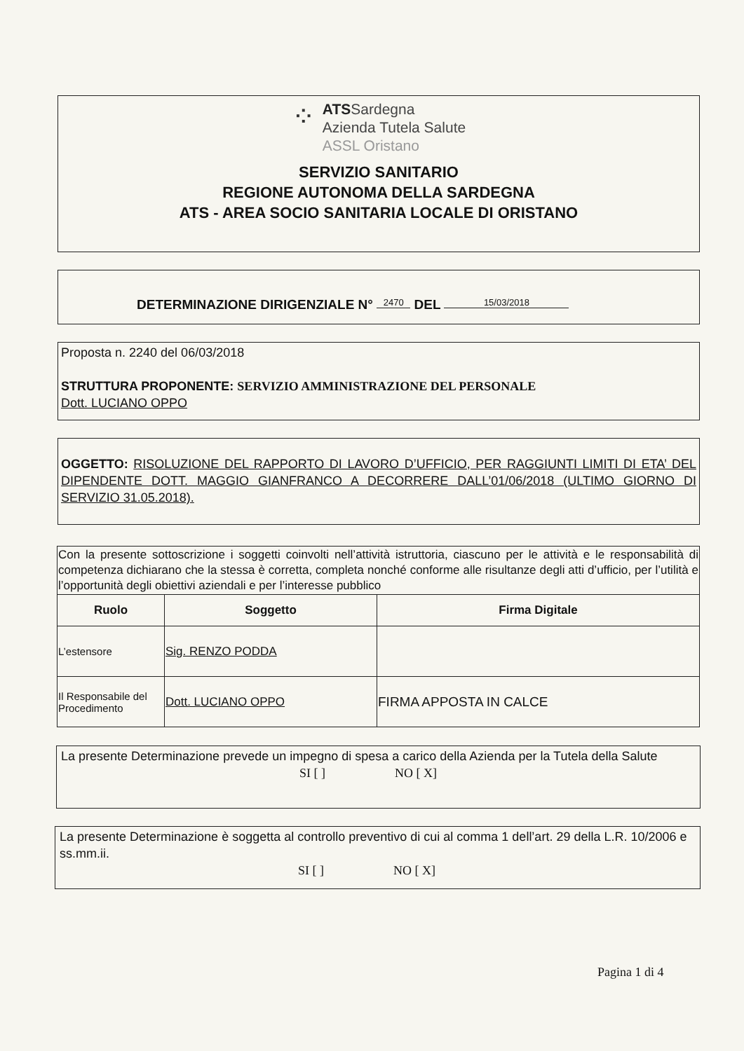⁘
ATSSardegna
Azienda Tutela Salute
ASSL Oristano
SERVIZIO SANITARIO
REGIONE AUTONOMA DELLA SARDEGNA
ATS - AREA SOCIO SANITARIA LOCALE DI ORISTANO
DETERMINAZIONE DIRIGENZIALE N° 2470 DEL 15/03/2018
Proposta n. 2240 del 06/03/2018
STRUTTURA PROPONENTE: SERVIZIO AMMINISTRAZIONE DEL PERSONALE
Dott. LUCIANO OPPO
OGGETTO: RISOLUZIONE DEL RAPPORTO DI LAVORO D’UFFICIO, PER RAGGIUNTI LIMITI DI ETA’ DEL DIPENDENTE DOTT. MAGGIO GIANFRANCO A DECORRERE DALL’01/06/2018 (ULTIMO GIORNO DI SERVIZIO 31.05.2018).
| Con la presente sottoscrizione i soggetti coinvolti nell’attività istruttoria, ciascuno per le attività e le responsabilità di competenza dichiarano che la stessa è corretta, completa nonché conforme alle risultanze degli atti d’ufficio, per l’utilità e l’opportunità degli obiettivi aziendali e per l’interesse pubblico | | |
| Ruolo | Soggetto | Firma Digitale |
| L’estensore | Sig. RENZO PODDA | |
| Il Responsabile del Procedimento | Dott. LUCIANO OPPO | FIRMA APPOSTA IN CALCE |
La presente Determinazione prevede un impegno di spesa a carico della Azienda per la Tutela della Salute
SI [ ] NO [ X]
La presente Determinazione è soggetta al controllo preventivo di cui al comma 1 dell’art. 29 della L.R. 10/2006 e ss.mm.ii.
SI [ ] NO [ X]
Pagina 1 di 4